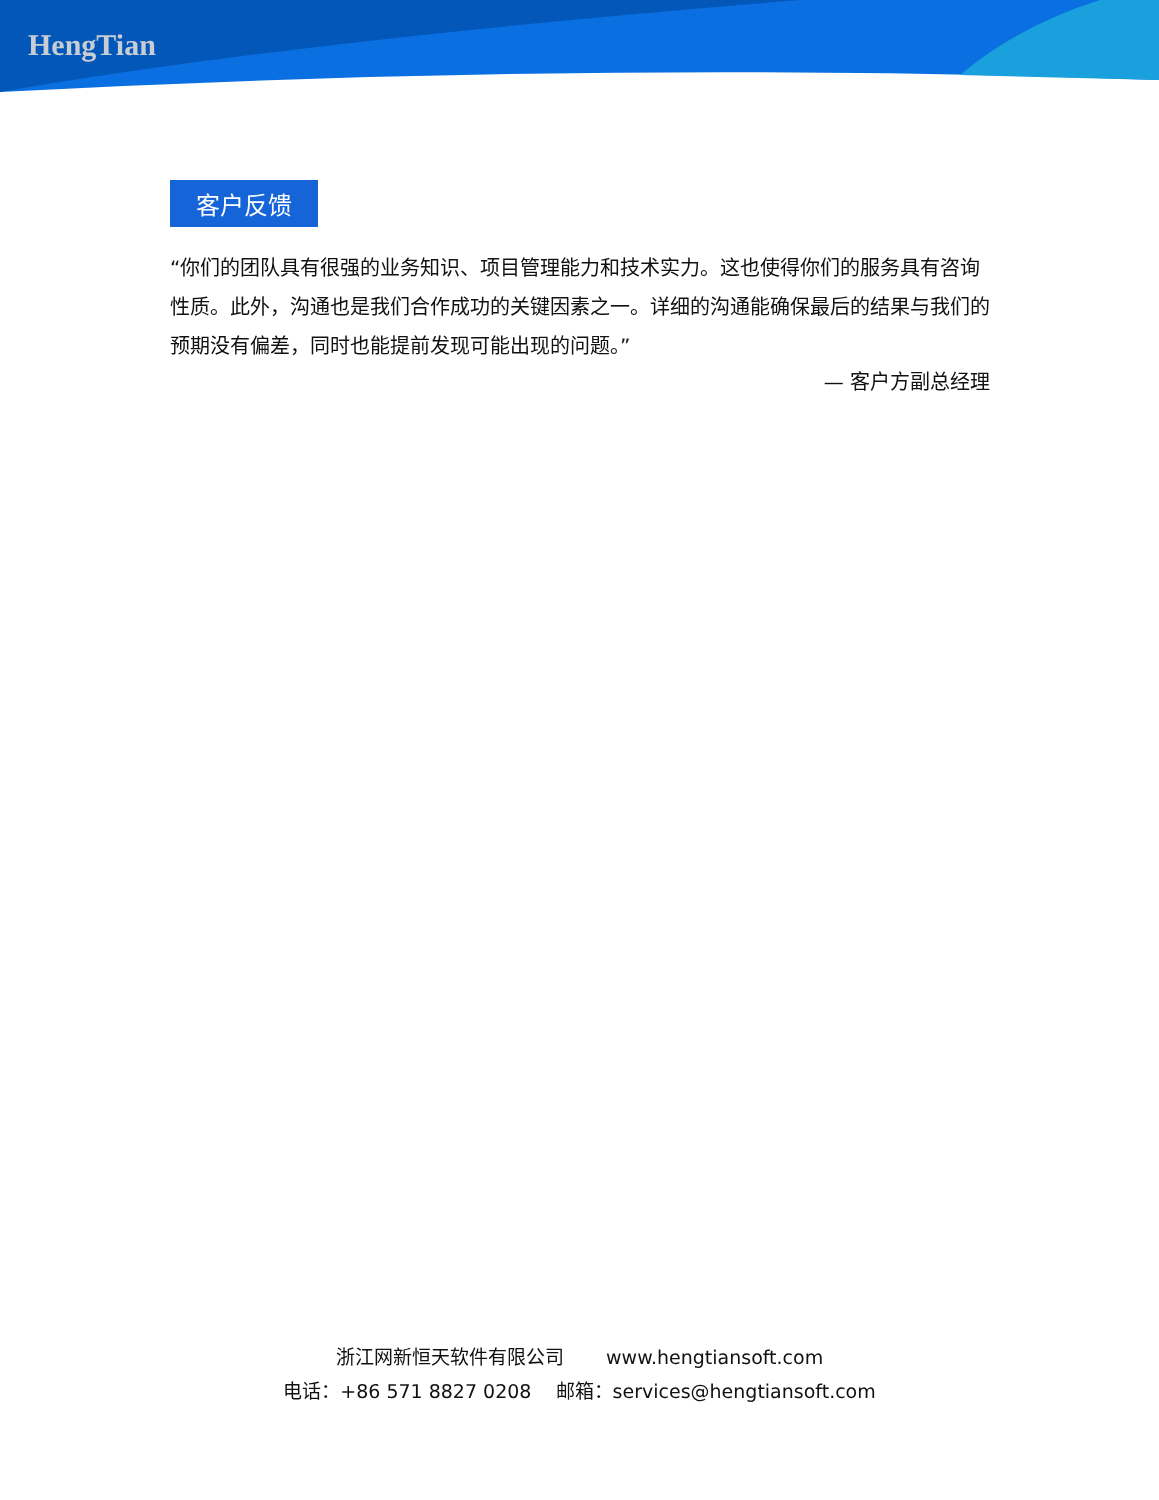HengTian
客户反馈
“你们的团队具有很强的业务知识、项目管理能力和技术实力。这也使得你们的服务具有咨询性质。此外，沟通也是我们合作成功的关键因素之一。详细的沟通能确保最后的结果与我们的预期没有偏差，同时也能提前发现可能出现的问题。”
— 客户方副总经理
浙江网新恒天软件有限公司 www.hengtiansoft.com
电话：+86 571 8827 0208 邮箱：services@hengtiansoft.com